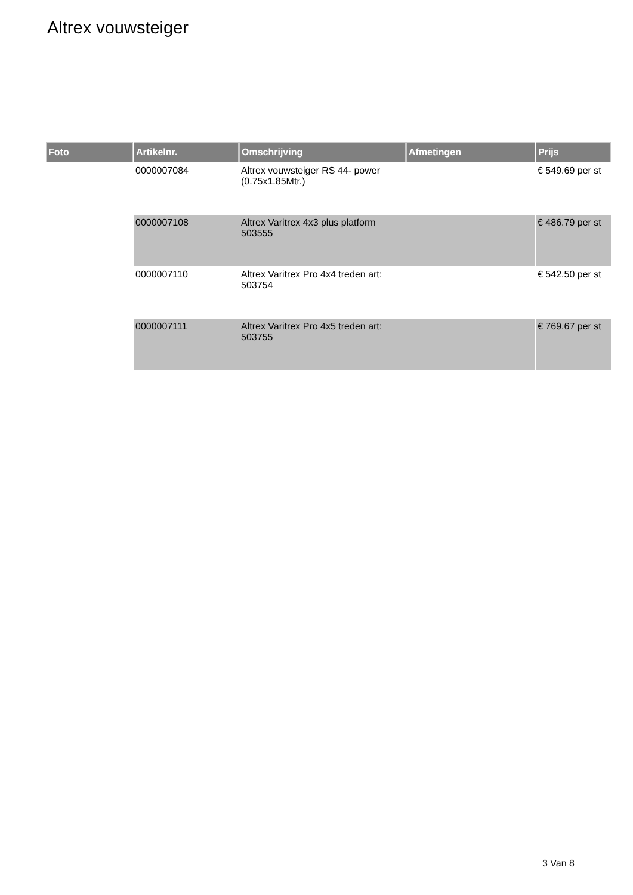Altrex vouwsteiger
| Foto | Artikelnr. | Omschrijving | Afmetingen | Prijs |
| --- | --- | --- | --- | --- |
| | 0000007084 | Altrex vouwsteiger RS 44- power (0.75x1.85Mtr.) | | € 549.69 per st |
| | 0000007108 | Altrex Varitrex 4x3 plus platform 503555 | | € 486.79 per st |
| | 0000007110 | Altrex Varitrex Pro 4x4 treden art: 503754 | | € 542.50 per st |
| | 0000007111 | Altrex Varitrex Pro 4x5 treden art: 503755 | | € 769.67 per st |
3 Van 8